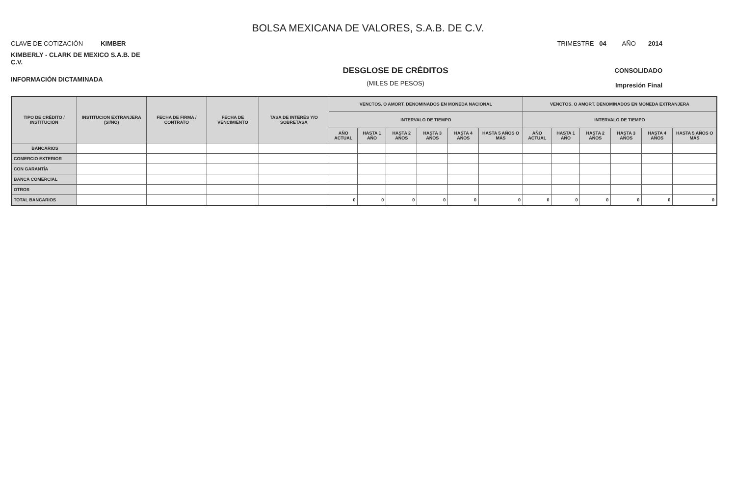BOLSA MEXICANA DE VALORES, S.A.B. DE C.V.
CLAVE DE COTIZACIÓN KIMBER
TRIMESTRE 04 AÑO 2014
KIMBERLY - CLARK DE MEXICO S.A.B. DE C.V.
INFORMACIÓN DICTAMINADA
DESGLOSE DE CRÉDITOS
(MILES DE PESOS)
CONSOLIDADO
Impresión Final
| TIPO DE CRÉDITO / INSTITUCIÓN | INSTITUCION EXTRANJERA (SI/NO) | FECHA DE FIRMA / CONTRATO | FECHA DE VENCIMIENTO | TASA DE INTERÉS Y/O SOBRETASA | VENCTOS. O AMORT. DENOMINADOS EN MONEDA NACIONAL | | | | | | VENCTOS. O AMORT. DENOMINADOS EN MONEDA EXTRANJERA | | | | | |
| --- | --- | --- | --- | --- | --- | --- | --- | --- | --- | --- | --- | --- | --- | --- | --- | --- |
| | | | | | INTERVALO DE TIEMPO | | | | | | INTERVALO DE TIEMPO | | | | | |
| | | | | | AÑO ACTUAL | HASTA 1 AÑO | HASTA 2 AÑOS | HASTA 3 AÑOS | HASTA 4 AÑOS | HASTA 5 AÑOS O MÁS | AÑO ACTUAL | HASTA 1 AÑO | HASTA 2 AÑOS | HASTA 3 AÑOS | HASTA 4 AÑOS | HASTA 5 AÑOS O MÁS |
| BANCARIOS | | | | | | | | | | | | | | | | |
| COMERCIO EXTERIOR | | | | | | | | | | | | | | | | |
| CON GARANTÍA | | | | | | | | | | | | | | | | |
| BANCA COMERCIAL | | | | | | | | | | | | | | | | |
| OTROS | | | | | | | | | | | | | | | | |
| TOTAL BANCARIOS | | | | | 0 | 0 | 0 | 0 | 0 | 0 | 0 | 0 | 0 | 0 | 0 | 0 |